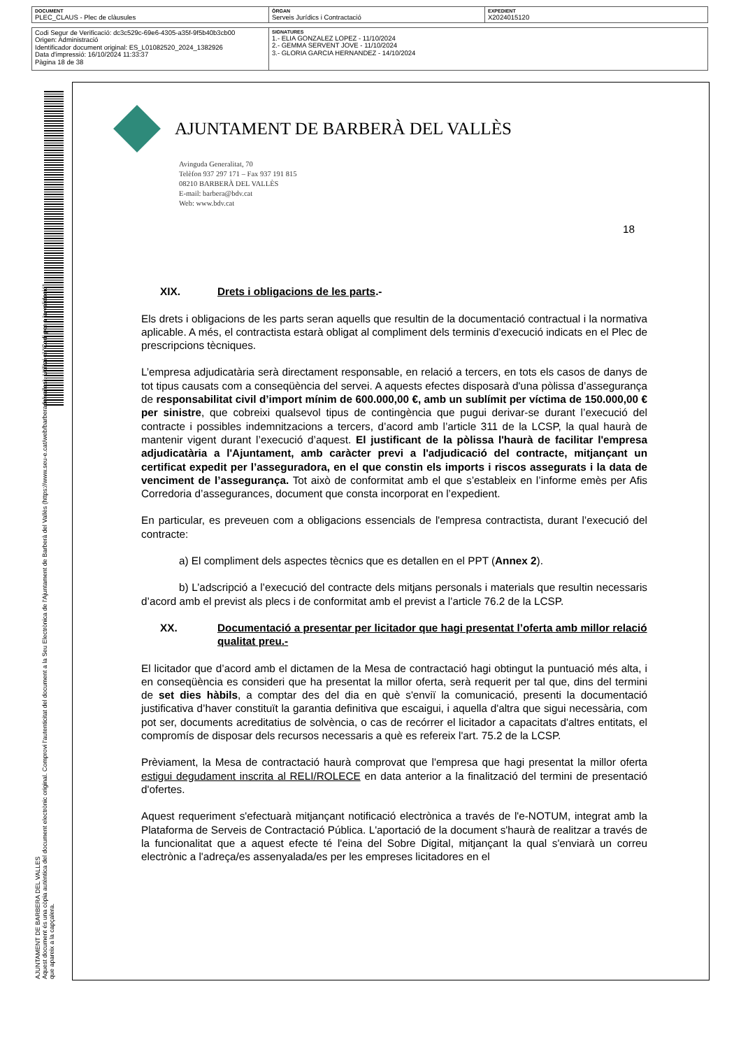| DOCUMENT PLEC_CLAUS - Plec de clàusules | ÒRGAN Serveis Jurídics i Contractació | EXPEDIENT X2024015120 |
| Codi Segur de Verificació: dc3c529c-69e6-4305-a35f-9f5b40b3cb00 Origen: Administració Identificador document original: ES_L01082520_2024_1382926 Data d'impressió: 16/10/2024 11:33:37 Pàgina 18 de 38 | SIGNATURES 1.- ELIA GONZALEZ LOPEZ - 11/10/2024 2.- GEMMA SERVENT JOVE - 11/10/2024 3.- GLORIA GARCIA HERNANDEZ - 14/10/2024 |
AJUNTAMENT DE BARBERA DEL VALLES
Aquest document és una còpia autèntica del document electrònic original. Comprovi l'autenticitat del document a la Seu Electrònica de l'Ajuntament de Barberà del Vallès (https://www.seu-e.cat/web/barberadelvalles). Utilitzi el "Codi per a la validació" que apareix a la capçalera.
AJUNTAMENT DE BARBERÀ DEL VALLÈS
Avinguda Generalitat, 70
Telèfon 937 297 171 – Fax 937 191 815
08210 BARBERÀ DEL VALLÈS
E-mail: barbera@bdv.cat
Web: www.bdv.cat
18
XIX. Drets i obligacions de les parts.-
Els drets i obligacions de les parts seran aquells que resultin de la documentació contractual i la normativa aplicable. A més, el contractista estarà obligat al compliment dels terminis d'execució indicats en el Plec de prescripcions tècniques.
L’empresa adjudicatària serà directament responsable, en relació a tercers, en tots els casos de danys de tot tipus causats com a conseqüència del servei. A aquests efectes disposarà d'una pòlissa d’assegurança de responsabilitat civil d’import mínim de 600.000,00 €, amb un sublímit per víctima de 150.000,00 € per sinistre, que cobreixi qualsevol tipus de contingència que pugui derivar-se durant l’execució del contracte i possibles indemnitzacions a tercers, d’acord amb l’article 311 de la LCSP, la qual haurà de mantenir vigent durant l’execució d’aquest. El justificant de la pòlissa l'haurà de facilitar l'empresa adjudicatària a l'Ajuntament, amb caràcter previ a l'adjudicació del contracte, mitjançant un certificat expedit per l’asseguradora, en el que constin els imports i riscos assegurats i la data de venciment de l’assegurança. Tot això de conformitat amb el que s’estableix en l’informe emès per Afis Corredoria d’assegurances, document que consta incorporat en l’expedient.
En particular, es preveuen com a obligacions essencials de l'empresa contractista, durant l’execució del contracte:
a) El compliment dels aspectes tècnics que es detallen en el PPT (Annex 2).
b) L’adscripció a l’execució del contracte dels mitjans personals i materials que resultin necessaris d’acord amb el previst als plecs i de conformitat amb el previst a l’article 76.2 de la LCSP.
XX. Documentació a presentar per licitador que hagi presentat l’oferta amb millor relació qualitat preu.-
El licitador que d’acord amb el dictamen de la Mesa de contractació hagi obtingut la puntuació més alta, i en conseqüència es consideri que ha presentat la millor oferta, serà requerit per tal que, dins del termini de set dies hàbils, a comptar des del dia en què s'enviï la comunicació, presenti la documentació justificativa d’haver constituït la garantia definitiva que escaigui, i aquella d'altra que sigui necessària, com pot ser, documents acreditatius de solvència, o cas de recórrer el licitador a capacitats d'altres entitats, el compromís de disposar dels recursos necessaris a què es refereix l'art. 75.2 de la LCSP.
Prèviament, la Mesa de contractació haurà comprovat que l'empresa que hagi presentat la millor oferta estigui degudament inscrita al RELI/ROLECE en data anterior a la finalització del termini de presentació d'ofertes.
Aquest requeriment s'efectuarà mitjançant notificació electrònica a través de l'e-NOTUM, integrat amb la Plataforma de Serveis de Contractació Pública. L'aportació de la document s'haurà de realitzar a través de la funcionalitat que a aquest efecte té l'eina del Sobre Digital, mitjançant la qual s'enviarà un correu electrònic a l'adreça/es assenyalada/es per les empreses licitadores en el